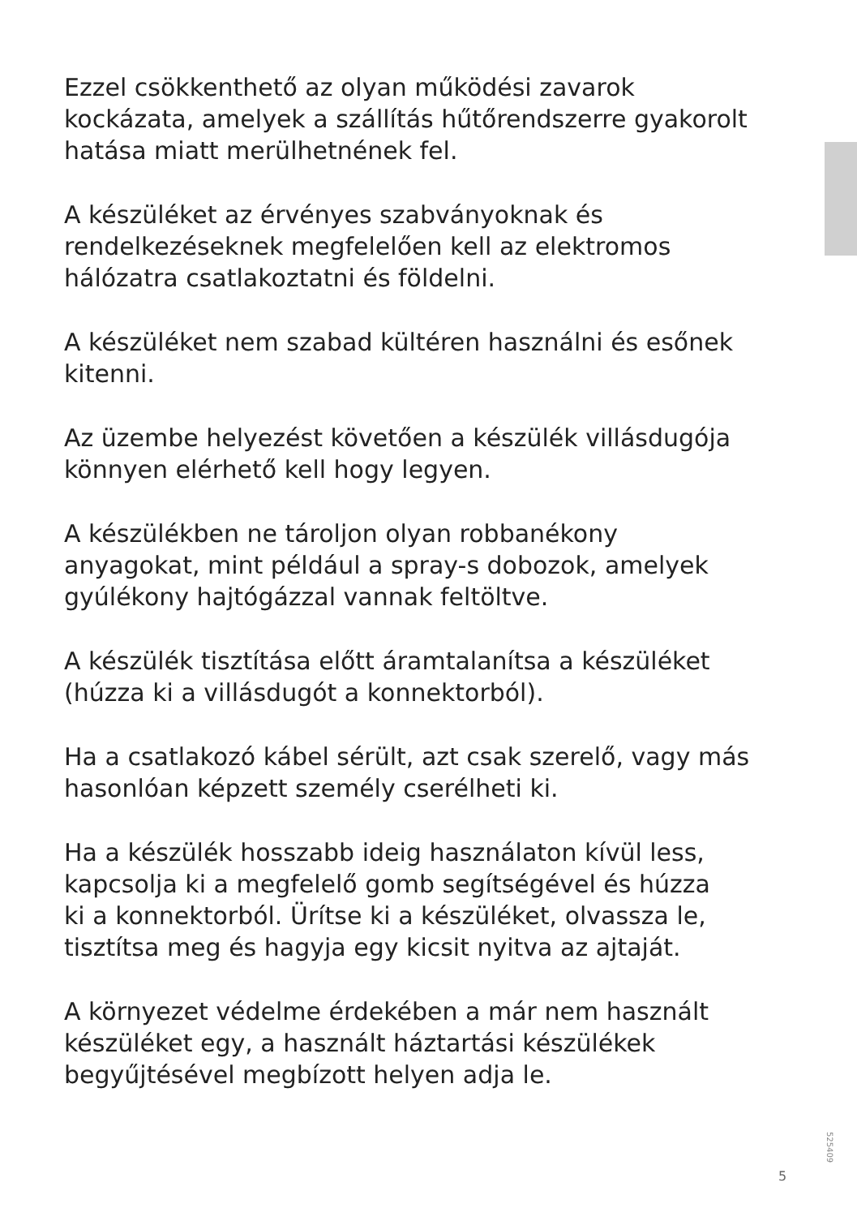Ezzel csökkenthető az olyan működési zavarok
kockázata, amelyek a szállítás hűtőrendszerre gyakorolt
hatása miatt merülhetnének fel.
A készüléket az érvényes szabványoknak és
rendelkezéseknek megfelelően kell az elektromos
hálózatra csatlakoztatni és földelni.
A készüléket nem szabad kültéren használni és esőnek
kitenni.
Az üzembe helyezést követően a készülék villásdugója
könnyen elérhető kell hogy legyen.
A készülékben ne tároljon olyan robbanékony
anyagokat, mint például a spray-s dobozok, amelyek
gyúlékony hajtógázzal vannak feltöltve.
A készülék tisztítása előtt áramtalanítsa a készüléket
(húzza ki a villásdugót a konnektorból).
Ha a csatlakozó kábel sérült, azt csak szerelő, vagy más
hasonlóan képzett személy cserélheti ki.
Ha a készülék hosszabb ideig használaton kívül less,
kapcsolja ki a megfelelő gomb segítségével és húzza
ki a konnektorból. Ürítse ki a készüléket, olvassza le,
tisztítsa meg és hagyja egy kicsit nyitva az ajtaját.
A környezet védelme érdekében a már nem használt
készüléket egy, a használt háztartási készülékek
begyűjtésével megbízott helyen adja le.
525409
5